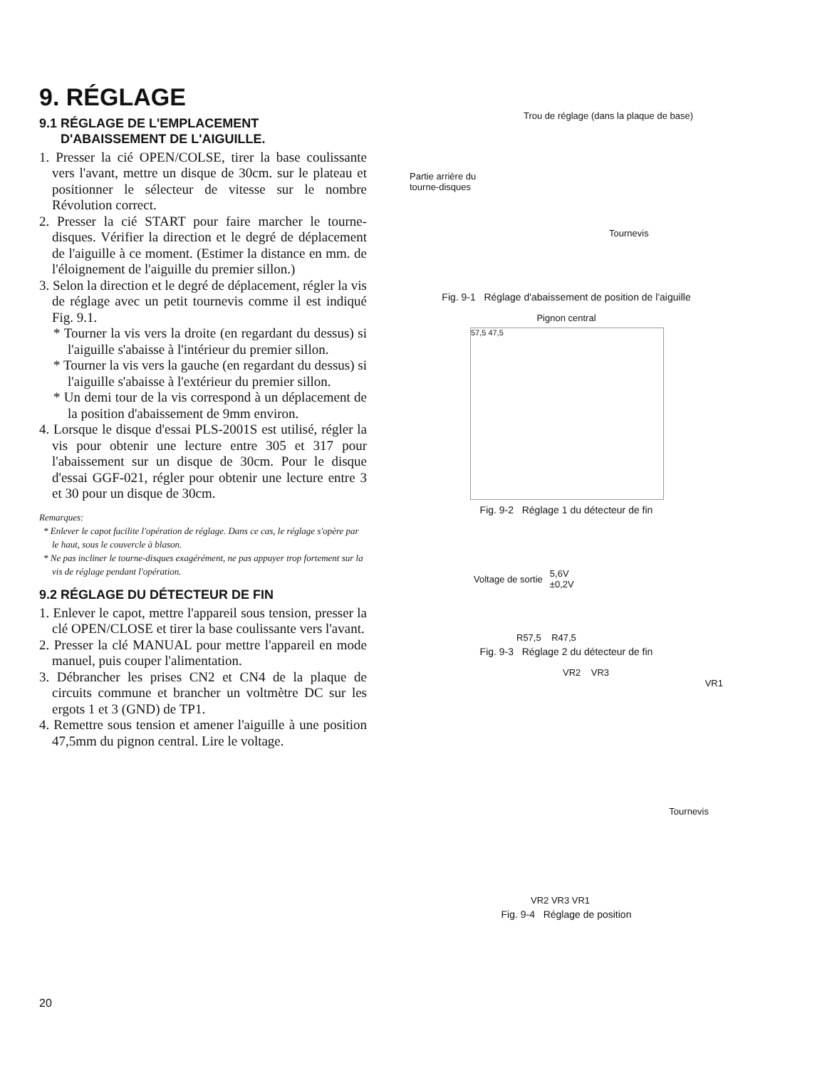9. RÉGLAGE
9.1 RÉGLAGE DE L'EMPLACEMENT
D'ABAISSEMENT DE L'AIGUILLE.
1. Presser la cié OPEN/COLSE, tirer la base coulissante vers l'avant, mettre un disque de 30cm. sur le plateau et positionner le sélecteur de vitesse sur le nombre Révolution correct.
2. Presser la cié START pour faire marcher le tourne-disques. Vérifier la direction et le degré de déplacement de l'aiguille à ce moment. (Estimer la distance en mm. de l'éloignement de l'aiguille du premier sillon.)
3. Selon la direction et le degré de déplacement, régler la vis de réglage avec un petit tournevis comme il est indiqué Fig. 9.1.
* Tourner la vis vers la droite (en regardant du dessus) si l'aiguille s'abaisse à l'intérieur du premier sillon.
* Tourner la vis vers la gauche (en regardant du dessus) si l'aiguille s'abaisse à l'extérieur du premier sillon.
* Un demi tour de la vis correspond à un déplacement de la position d'abaissement de 9mm environ.
4. Lorsque le disque d'essai PLS-2001S est utilisé, régler la vis pour obtenir une lecture entre 305 et 317 pour l'abaissement sur un disque de 30cm. Pour le disque d'essai GGF-021, régler pour obtenir une lecture entre 3 et 30 pour un disque de 30cm.
Remarques:
* Enlever le capot facilite l'opération de réglage. Dans ce cas, le réglage s'opère par le haut, sous le couvercle à blason.
* Ne pas incliner le tourne-disques exagérément, ne pas appuyer trop fortement sur la vis de réglage pendant l'opération.
9.2 RÉGLAGE DU DÉTECTEUR DE FIN
1. Enlever le capot, mettre l'appareil sous tension, presser la clé OPEN/CLOSE et tirer la base coulissante vers l'avant.
2. Presser la clé MANUAL pour mettre l'appareil en mode manuel, puis couper l'alimentation.
3. Débrancher les prises CN2 et CN4 de la plaque de circuits commune et brancher un voltmètre DC sur les ergots 1 et 3 (GND) de TP1.
4. Remettre sous tension et amener l'aiguille à une position 47,5mm du pignon central. Lire le voltage.
Trou de réglage (dans la plaque de base)
Partie arrière du
tourne-disques
Tournevis
Fig. 9-1 Réglage d'abaissement de position de l'aiguille
Pignon central
57,5 47,5
Fig. 9-2 Réglage 1 du détecteur de fin
Voltage de sortie 5,6V
±0,2V
R57,5 R47,5
Fig. 9-3 Réglage 2 du détecteur de fin
VR2 VR3
VR1
Tournevis
VR2 VR3 VR1
Fig. 9-4 Réglage de position
20